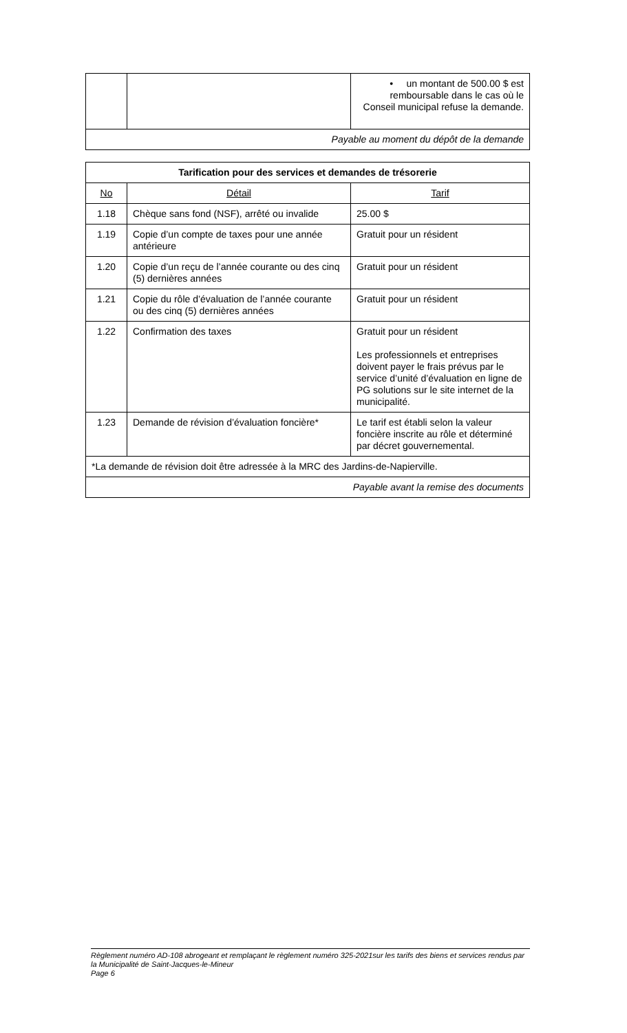| | | • un montant de 500.00 $ est remboursable dans le cas où le Conseil municipal refuse la demande. |
| Payable au moment du dépôt de la demande | | |
| Tarification pour des services et demandes de trésorerie | | |
| --- | --- | --- |
| No | Détail | Tarif |
| 1.18 | Chèque sans fond (NSF), arrêté ou invalide | 25.00 $ |
| 1.19 | Copie d’un compte de taxes pour une année antérieure | Gratuit pour un résident |
| 1.20 | Copie d’un reçu de l’année courante ou des cinq (5) dernières années | Gratuit pour un résident |
| 1.21 | Copie du rôle d’évaluation de l’année courante ou des cinq (5) dernières années | Gratuit pour un résident |
| 1.22 | Confirmation des taxes | Gratuit pour un résident Les professionnels et entreprises doivent payer le frais prévus par le service d’unité d’évaluation en ligne de PG solutions sur le site internet de la municipalité. |
| 1.23 | Demande de révision d’évaluation foncière* | Le tarif est établi selon la valeur foncière inscrite au rôle et déterminé par décret gouvernemental. |
| *La demande de révision doit être adressée à la MRC des Jardins-de-Napierville. | | |
| Payable avant la remise des documents | | |
Règlement numéro AD-108 abrogeant et remplaçant le règlement numéro 325-2021sur les tarifs des biens et services rendus par la Municipalité de Saint-Jacques-le-Mineur
Page 6